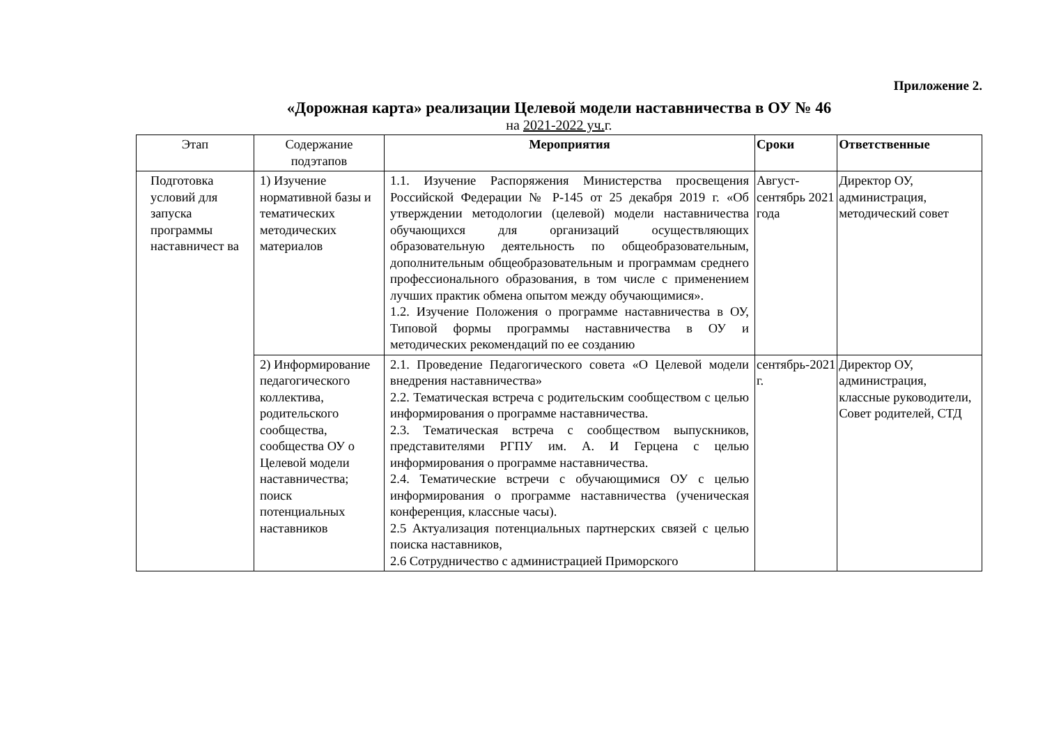Приложение 2.
«Дорожная карта» реализации Целевой модели наставничества в ОУ № 46
на 2021-2022 уч. г.
| Этап | Содержание подэтапов | Мероприятия | Сроки | Ответственные |
| --- | --- | --- | --- | --- |
| Подготовка условий для запуска программы наставничест ва | 1) Изучение нормативной базы и тематических методических материалов | 1.1. Изучение Распоряжения Министерства просвещения Российской Федерации № Р-145 от 25 декабря 2019 г. «Об утверждении методологии (целевой) модели наставничества обучающихся для организаций осуществляющих образовательную деятельность по общеобразовательным, дополнительным общеобразовательным и программам среднего профессионального образования, в том числе с применением лучших практик обмена опытом между обучающимися». 1.2. Изучение Положения о программе наставничества в ОУ, Типовой формы программы наставничества в ОУ и методических рекомендаций по ее созданию | Август-сентябрь 2021 года | Директор ОУ, администрация, методический совет |
| | 2) Информирование педагогического коллектива, родительского сообщества, сообщества ОУ о Целевой модели наставничества; поиск потенциальных наставников | 2.1. Проведение Педагогического совета «О Целевой модели внедрения наставничества» 2.2. Тематическая встреча с родительским сообществом с целью информирования о программе наставничества. 2.3. Тематическая встреча с сообществом выпускников, представителями РГПУ им. А. И Герцена с целью информирования о программе наставничества. 2.4. Тематические встречи с обучающимися ОУ с целью информирования о программе наставничества (ученическая конференция, классные часы). 2.5 Актуализация потенциальных партнерских связей с целью поиска наставников, 2.6 Сотрудничество с администрацией Приморского | сентябрь-2021 г. | Директор ОУ, администрация, классные руководители, Совет родителей, СТД |